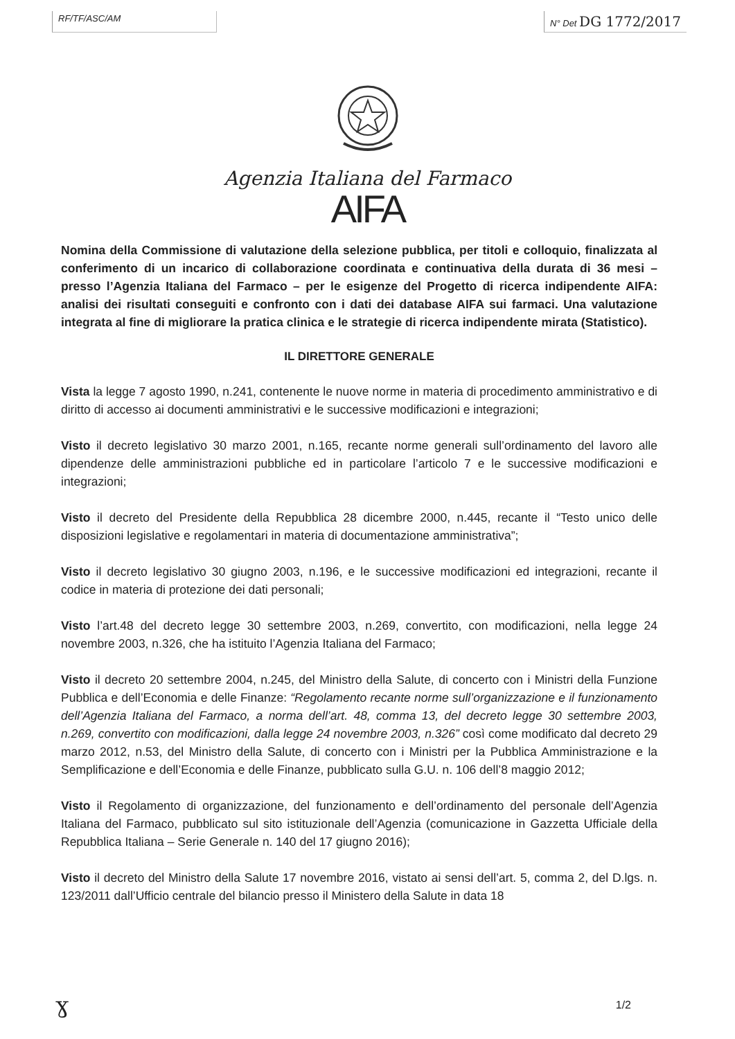RF/TF/ASC/AM N° Det DG 1772/2017
Agenzia Italiana del Farmaco
AIFA
Nomina della Commissione di valutazione della selezione pubblica, per titoli e colloquio, finalizzata al conferimento di un incarico di collaborazione coordinata e continuativa della durata di 36 mesi – presso l’Agenzia Italiana del Farmaco – per le esigenze del Progetto di ricerca indipendente AIFA: analisi dei risultati conseguiti e confronto con i dati dei database AIFA sui farmaci. Una valutazione integrata al fine di migliorare la pratica clinica e le strategie di ricerca indipendente mirata (Statistico).
IL DIRETTORE GENERALE
Vista la legge 7 agosto 1990, n.241, contenente le nuove norme in materia di procedimento amministrativo e di diritto di accesso ai documenti amministrativi e le successive modificazioni e integrazioni;
Visto il decreto legislativo 30 marzo 2001, n.165, recante norme generali sull’ordinamento del lavoro alle dipendenze delle amministrazioni pubbliche ed in particolare l’articolo 7 e le successive modificazioni e integrazioni;
Visto il decreto del Presidente della Repubblica 28 dicembre 2000, n.445, recante il “Testo unico delle disposizioni legislative e regolamentari in materia di documentazione amministrativa”;
Visto il decreto legislativo 30 giugno 2003, n.196, e le successive modificazioni ed integrazioni, recante il codice in materia di protezione dei dati personali;
Visto l’art.48 del decreto legge 30 settembre 2003, n.269, convertito, con modificazioni, nella legge 24 novembre 2003, n.326, che ha istituito l’Agenzia Italiana del Farmaco;
Visto il decreto 20 settembre 2004, n.245, del Ministro della Salute, di concerto con i Ministri della Funzione Pubblica e dell’Economia e delle Finanze: “Regolamento recante norme sull’organizzazione e il funzionamento dell’Agenzia Italiana del Farmaco, a norma dell’art. 48, comma 13, del decreto legge 30 settembre 2003, n.269, convertito con modificazioni, dalla legge 24 novembre 2003, n.326” così come modificato dal decreto 29 marzo 2012, n.53, del Ministro della Salute, di concerto con i Ministri per la Pubblica Amministrazione e la Semplificazione e dell’Economia e delle Finanze, pubblicato sulla G.U. n. 106 dell’8 maggio 2012;
Visto il Regolamento di organizzazione, del funzionamento e dell’ordinamento del personale dell’Agenzia Italiana del Farmaco, pubblicato sul sito istituzionale dell’Agenzia (comunicazione in Gazzetta Ufficiale della Repubblica Italiana – Serie Generale n. 140 del 17 giugno 2016);
Visto il decreto del Ministro della Salute 17 novembre 2016, vistato ai sensi dell’art. 5, comma 2, del D.lgs. n. 123/2011 dall’Ufficio centrale del bilancio presso il Ministero della Salute in data 18
ɣ 1/2